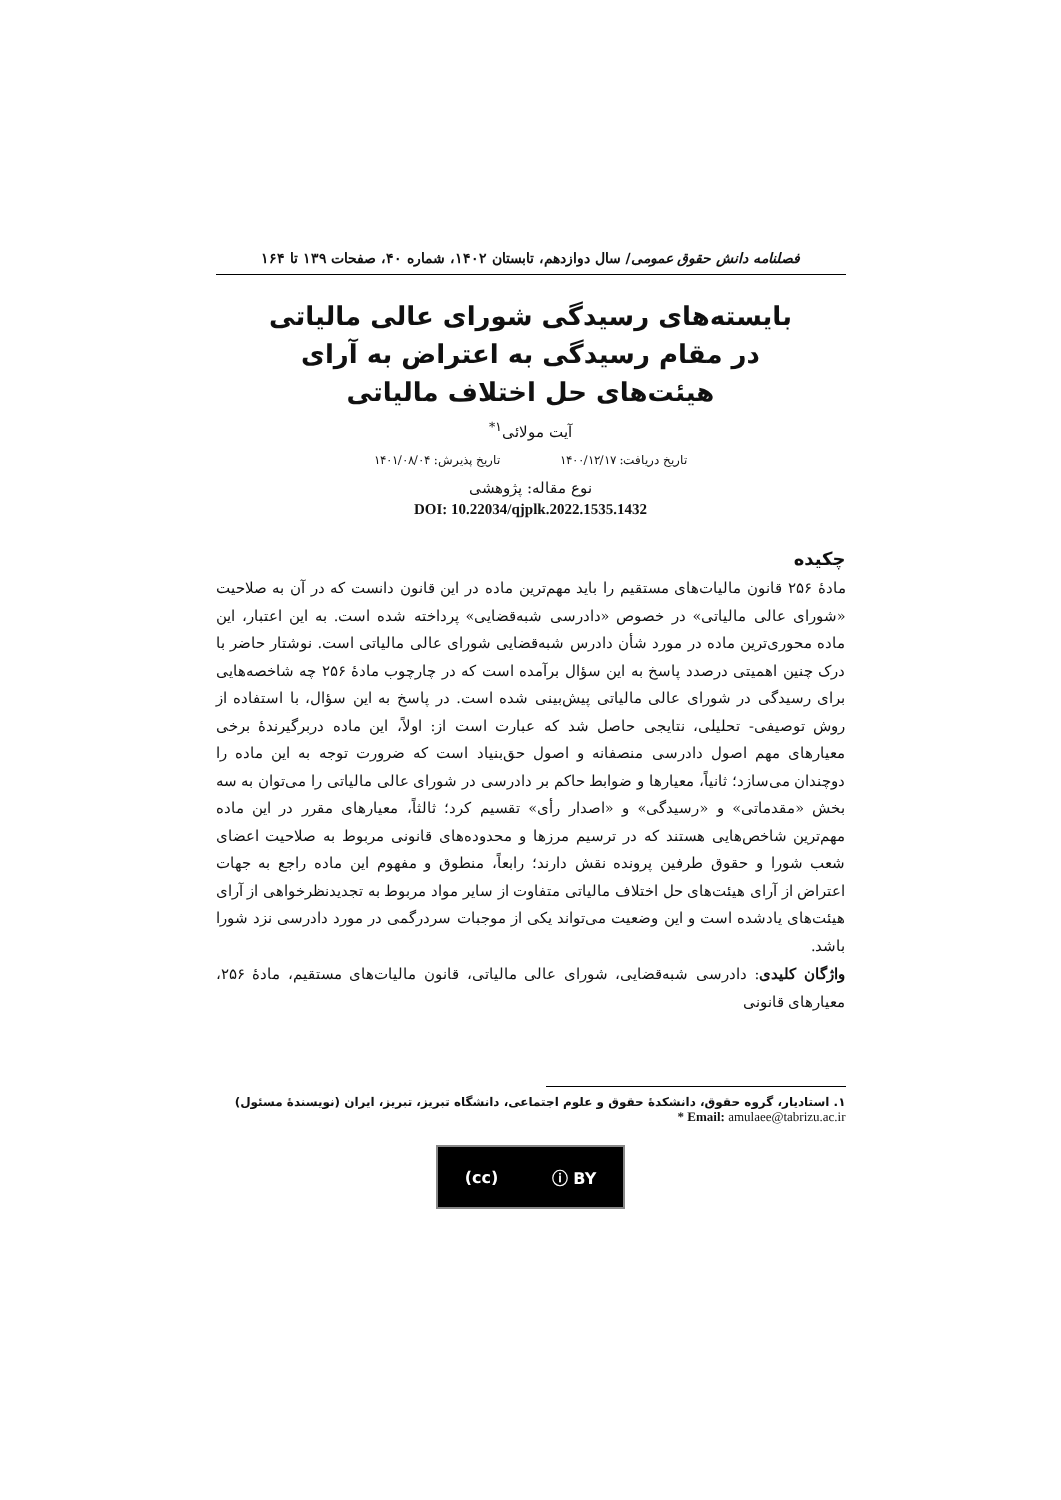فصلنامه دانش حقوق عمومی/ سال دوازدهم، تابستان ۱۴۰۲، شماره ۴۰، صفحات ۱۳۹ تا ۱۶۴
بایسته‌های رسیدگی شورای عالی مالیاتی در مقام رسیدگی به اعتراض به آرای هیئت‌های حل اختلاف مالیاتی
آیت مولائی<sup>۱*</sup>
تاریخ دریافت: ۱۴۰۰/۱۲/۱۷ تاریخ پذیرش: ۱۴۰۱/۰۸/۰۴
نوع مقاله: پژوهشی
DOI: 10.22034/qjplk.2022.1535.1432
چکیده
مادۀ ۲۵۶ قانون مالیات‌های مستقیم را باید مهم‌ترین ماده در این قانون دانست که در آن به صلاحیت «شورای عالی مالیاتی» در خصوص «دادرسی شبه‌قضایی» پرداخته شده است. به این اعتبار، این ماده محوری‌ترین ماده در مورد شأن دادرس شبه‌قضایی شورای عالی مالیاتی است. نوشتار حاضر با درک چنین اهمیتی درصدد پاسخ به این سؤال برآمده است که در چارچوب مادۀ ۲۵۶ چه شاخصه‌هایی برای رسیدگی در شورای عالی مالیاتی پیش‌بینی شده است. در پاسخ به این سؤال، با استفاده از روش توصیفی- تحلیلی، نتایجی حاصل شد که عبارت است از: اولاً، این ماده دربرگیرندۀ برخی معیارهای مهم اصول دادرسی منصفانه و اصول حق‌بنیاد است که ضرورت توجه به این ماده را دوچندان می‌سازد؛ ثانیاً، معیارها و ضوابط حاکم بر دادرسی در شورای عالی مالیاتی را می‌توان به سه بخش «مقدماتی» و «رسیدگی» و «اصدار رأی» تقسیم کرد؛ ثالثاً، معیارهای مقرر در این ماده مهم‌ترین شاخص‌هایی هستند که در ترسیم مرزها و محدوده‌های قانونی مربوط به صلاحیت اعضای شعب شورا و حقوق طرفین پرونده نقش دارند؛ رابعاً، منطوق و مفهوم این ماده راجع به جهات اعتراض از آرای هیئت‌های حل اختلاف مالیاتی متفاوت از سایر مواد مربوط به تجدیدنظرخواهی از آرای هیئت‌های یادشده است و این وضعیت می‌تواند یکی از موجبات سردرگمی در مورد دادرسی نزد شورا باشد.
واژگان کلیدی: دادرسی شبه‌قضایی، شورای عالی مالیاتی، قانون مالیات‌های مستقیم، مادۀ ۲۵۶، معیارهای قانونی
۱. استادیار، گروه حقوق، دانشکدۀ حقوق و علوم اجتماعی، دانشگاه تبریز، تبریز، ایران (نویسندۀ مسئول)
* Email: amulaee@tabrizu.ac.ir
(cc) ⓘ BY